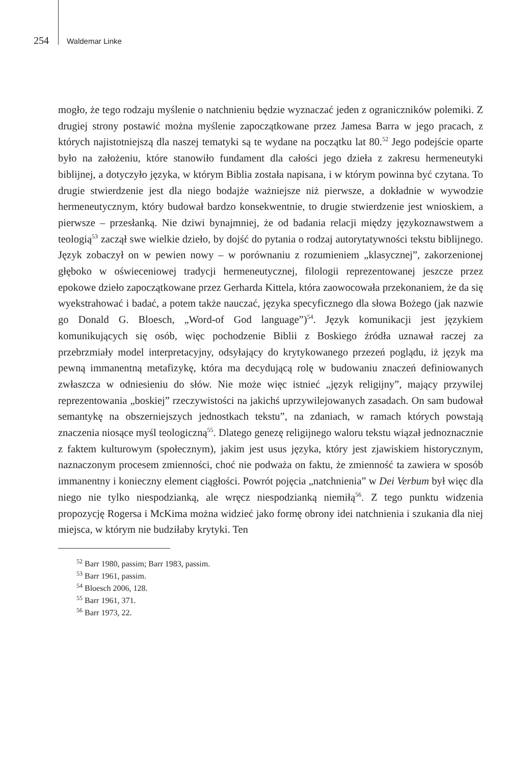254 Waldemar Linke
mogło, że tego rodzaju myślenie o natchnieniu będzie wyznaczać jeden z ograniczników polemiki. Z drugiej strony postawić można myślenie zapoczątkowane przez Jamesa Barra w jego pracach, z których najistotniejszą dla naszej tematyki są te wydane na początku lat 80.<sup>52</sup> Jego podejście oparte było na założeniu, które stanowiło fundament dla całości jego dzieła z zakresu hermeneutyki biblijnej, a dotyczyło języka, w którym Biblia została napisana, i w którym powinna być czytana. To drugie stwierdzenie jest dla niego bodajże ważniejsze niż pierwsze, a dokładnie w wywodzie hermeneutycznym, który budował bardzo konsekwentnie, to drugie stwierdzenie jest wnioskiem, a pierwsze – przesłanką. Nie dziwi bynajmniej, że od badania relacji między językoznawstwem a teologią<sup>53</sup> zaczął swe wielkie dzieło, by dojść do pytania o rodzaj autorytatywności tekstu biblijnego. Język zobaczył on w pewien nowy – w porównaniu z rozumieniem „klasycznej”, zakorzenionej głęboko w oświeceniowej tradycji hermeneutycznej, filologii reprezentowanej jeszcze przez epokowe dzieło zapoczątkowane przez Gerharda Kittela, która zaowocowała przekonaniem, że da się wyekstrahować i badać, a potem także nauczać, języka specyficznego dla słowa Bożego (jak nazwie go Donald G. Bloesch, „Word-of God language”)<sup>54</sup>. Język komunikacji jest językiem komunikujących się osób, więc pochodzenie Biblii z Boskiego źródła uznawał raczej za przebrzmiały model interpretacyjny, odsyłający do krytykowanego przezeń poglądu, iż język ma pewną immanentną metafizykę, która ma decydującą rolę w budowaniu znaczeń definiowanych zwłaszcza w odniesieniu do słów. Nie może więc istnieć „język religijny”, mający przywilej reprezentowania „boskiej” rzeczywistości na jakichś uprzywilejowanych zasadach. On sam budował semantykę na obszerniejszych jednostkach tekstu”, na zdaniach, w ramach których powstają znaczenia niosące myśl teologiczną<sup>55</sup>. Dlatego genezę religijnego waloru tekstu wiązał jednoznacznie z faktem kulturowym (społecznym), jakim jest usus języka, który jest zjawiskiem historycznym, naznaczonym procesem zmienności, choć nie podważa on faktu, że zmienność ta zawiera w sposób immanentny i konieczny element ciągłości. Powrót pojęcia „natchnienia” w Dei Verbum był więc dla niego nie tylko niespodzianką, ale wręcz niespodzianką niemiłą<sup>56</sup>. Z tego punktu widzenia propozycję Rogersa i McKima można widzieć jako formę obrony idei natchnienia i szukania dla niej miejsca, w którym nie budziłaby krytyki. Ten
<sup>52</sup> Barr 1980, passim; Barr 1983, passim.
<sup>53</sup> Barr 1961, passim.
<sup>54</sup> Bloesch 2006, 128.
<sup>55</sup> Barr 1961, 371.
<sup>56</sup> Barr 1973, 22.